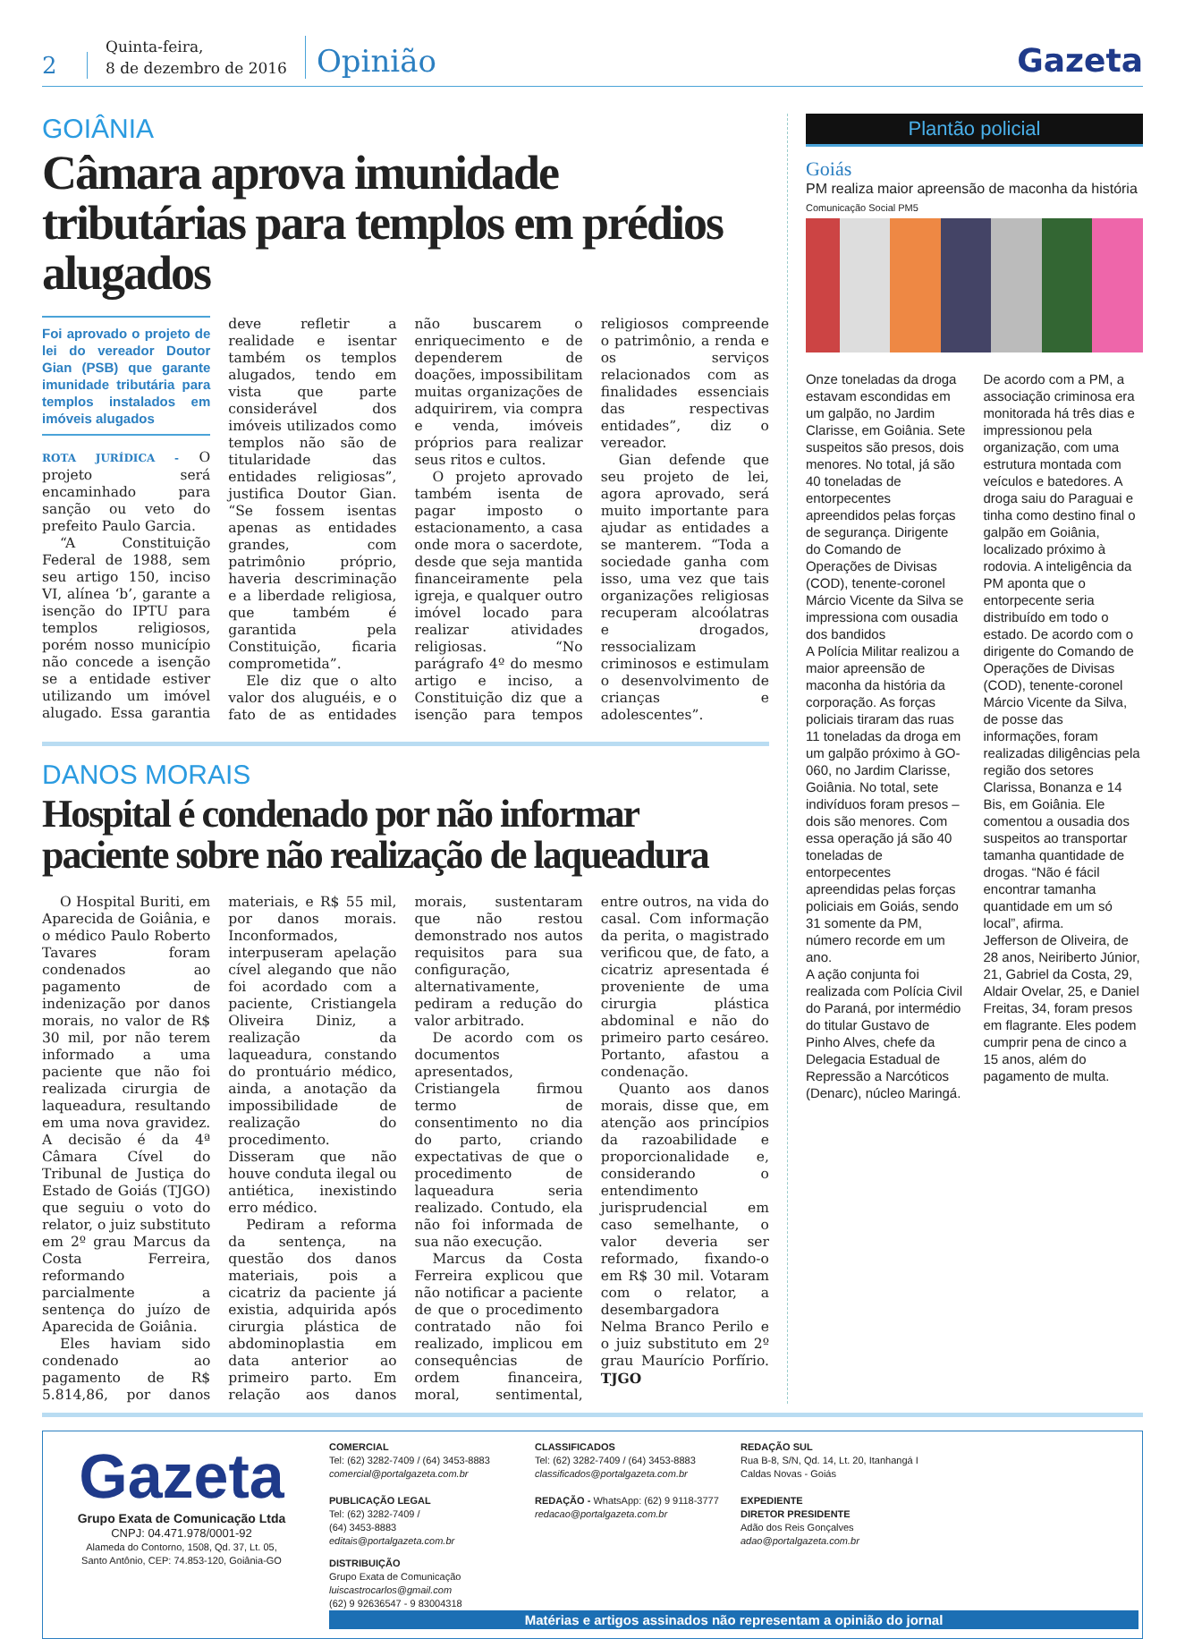2
Quinta-feira,
8 de dezembro de 2016
Opinião
Gazeta
GOIÂNIA
Câmara aprova imunidade tributárias para templos em prédios alugados
Foi aprovado o projeto de lei do vereador Doutor Gian (PSB) que garante imunidade tributária para templos instalados em imóveis alugados
ROTA JURÍDICA - O projeto será encaminhado para sanção ou veto do prefeito Paulo Garcia.
“A Constituição Federal de 1988, sem seu artigo 150, inciso VI, alínea ‘b’, garante a isenção do IPTU para templos religiosos, porém nosso município não concede a isenção se a entidade estiver utilizando um imóvel alugado. Essa garantia deve refletir a realidade e isentar também os templos alugados, tendo em vista que parte considerável dos imóveis utilizados como templos não são de titularidade das entidades religiosas”, justifica Doutor Gian. “Se fossem isentas apenas as entidades grandes, com patrimônio próprio, haveria descriminação e a liberdade religiosa, que também é garantida pela Constituição, ficaria comprometida”.
Ele diz que o alto valor dos aluguéis, e o fato de as entidades não buscarem o enriquecimento e de dependerem de doações, impossibilitam muitas organizações de adquirirem, via compra e venda, imóveis próprios para realizar seus ritos e cultos.
O projeto aprovado também isenta de pagar imposto o estacionamento, a casa onde mora o sacerdote, desde que seja mantida financeiramente pela igreja, e qualquer outro imóvel locado para realizar atividades religiosas. “No parágrafo 4º do mesmo artigo e inciso, a Constituição diz que a isenção para tempos religiosos compreende o patrimônio, a renda e os serviços relacionados com as finalidades essenciais das respectivas entidades”, diz o vereador.
Gian defende que seu projeto de lei, agora aprovado, será muito importante para ajudar as entidades a se manterem. “Toda a sociedade ganha com isso, uma vez que tais organizações religiosas recuperam alcoólatras e drogados, ressocializam criminosos e estimulam o desenvolvimento de crianças e adolescentes”.
DANOS MORAIS
Hospital é condenado por não informar paciente sobre não realização de laqueadura
O Hospital Buriti, em Aparecida de Goiânia, e o médico Paulo Roberto Tavares foram condenados ao pagamento de indenização por danos morais, no valor de R$ 30 mil, por não terem informado a uma paciente que não foi realizada cirurgia de laqueadura, resultando em uma nova gravidez. A decisão é da 4ª Câmara Cível do Tribunal de Justiça do Estado de Goiás (TJGO) que seguiu o voto do relator, o juiz substituto em 2º grau Marcus da Costa Ferreira, reformando parcialmente a sentença do juízo de Aparecida de Goiânia.
Eles haviam sido condenado ao pagamento de R$ 5.814,86, por danos materiais, e R$ 55 mil, por danos morais. Inconformados, interpuseram apelação cível alegando que não foi acordado com a paciente, Cristiangela Oliveira Diniz, a realização da laqueadura, constando do prontuário médico, ainda, a anotação da impossibilidade de realização do procedimento. Disseram que não houve conduta ilegal ou antiética, inexistindo erro médico.
Pediram a reforma da sentença, na questão dos danos materiais, pois a cicatriz da paciente já existia, adquirida após cirurgia plástica de abdominoplastia em data anterior ao primeiro parto. Em relação aos danos morais, sustentaram que não restou demonstrado nos autos requisitos para sua configuração, alternativamente, pediram a redução do valor arbitrado.
De acordo com os documentos apresentados, Cristiangela firmou termo de consentimento no dia do parto, criando expectativas de que o procedimento de laqueadura seria realizado. Contudo, ela não foi informada de sua não execução.
Marcus da Costa Ferreira explicou que não notificar a paciente de que o procedimento contratado não foi realizado, implicou em consequências de ordem financeira, moral, sentimental, entre outros, na vida do casal. Com informação da perita, o magistrado verificou que, de fato, a cicatriz apresentada é proveniente de uma cirurgia plástica abdominal e não do primeiro parto cesáreo. Portanto, afastou a condenação.
Quanto aos danos morais, disse que, em atenção aos princípios da razoabilidade e proporcionalidade e, considerando o entendimento jurisprudencial em caso semelhante, o valor deveria ser reformado, fixando-o em R$ 30 mil. Votaram com o relator, a desembargadora Nelma Branco Perilo e o juiz substituto em 2º grau Maurício Porfírio. TJGO
Plantão policial
Goiás
PM realiza maior apreensão de maconha da história
Comunicação Social PM5
Onze toneladas da droga estavam escondidas em um galpão, no Jardim Clarisse, em Goiânia. Sete suspeitos são presos, dois menores. No total, já são 40 toneladas de entorpecentes apreendidos pelas forças de segurança. Dirigente do Comando de Operações de Divisas (COD), tenente-coronel Márcio Vicente da Silva se impressiona com ousadia dos bandidos
A Polícia Militar realizou a maior apreensão de maconha da história da corporação. As forças policiais tiraram das ruas 11 toneladas da droga em um galpão próximo à GO-060, no Jardim Clarisse, Goiânia. No total, sete indivíduos foram presos – dois são menores. Com essa operação já são 40 toneladas de entorpecentes apreendidas pelas forças policiais em Goiás, sendo 31 somente da PM, número recorde em um ano.
A ação conjunta foi realizada com Polícia Civil do Paraná, por intermédio do titular Gustavo de Pinho Alves, chefe da Delegacia Estadual de Repressão a Narcóticos (Denarc), núcleo Maringá. De acordo com a PM, a associação criminosa era monitorada há três dias e impressionou pela organização, com uma estrutura montada com veículos e batedores. A droga saiu do Paraguai e tinha como destino final o galpão em Goiânia, localizado próximo à rodovia. A inteligência da PM aponta que o entorpecente seria distribuído em todo o estado. De acordo com o dirigente do Comando de Operações de Divisas (COD), tenente-coronel Márcio Vicente da Silva, de posse das informações, foram realizadas diligências pela região dos setores Clarissa, Bonanza e 14 Bis, em Goiânia. Ele comentou a ousadia dos suspeitos ao transportar tamanha quantidade de drogas. “Não é fácil encontrar tamanha quantidade em um só local”, afirma.
Jefferson de Oliveira, de 28 anos, Neiriberto Júnior, 21, Gabriel da Costa, 29, Aldair Ovelar, 25, e Daniel Freitas, 34, foram presos em flagrante. Eles podem cumprir pena de cinco a 15 anos, além do pagamento de multa.
Gazeta
Grupo Exata de Comunicação Ltda
CNPJ: 04.471.978/0001-92
Alameda do Contorno, 1508, Qd. 37, Lt. 05,
Santo Antônio, CEP: 74.853-120, Goiânia-GO
COMERCIAL
Tel: (62) 3282-7409 / (64) 3453-8883
comercial@portalgazeta.com.br
PUBLICAÇÃO LEGAL
Tel: (62) 3282-7409 /
(64) 3453-8883
editais@portalgazeta.com.br
CLASSIFICADOS
Tel: (62) 3282-7409 / (64) 3453-8883
classificados@portalgazeta.com.br
REDAÇÃO - WhatsApp: (62) 9 9118-3777
redacao@portalgazeta.com.br
REDAÇÃO SUL
Rua B-8, S/N, Qd. 14, Lt. 20, Itanhangá I
Caldas Novas - Goiás
EXPEDIENTE
DIRETOR PRESIDENTE
Adão dos Reis Gonçalves
adao@portalgazeta.com.br
DISTRIBUIÇÃO
Grupo Exata de Comunicação
luiscastrocarlos@gmail.com
(62) 9 92636547 - 9 83004318
Matérias e artigos assinados não representam a opinião do jornal